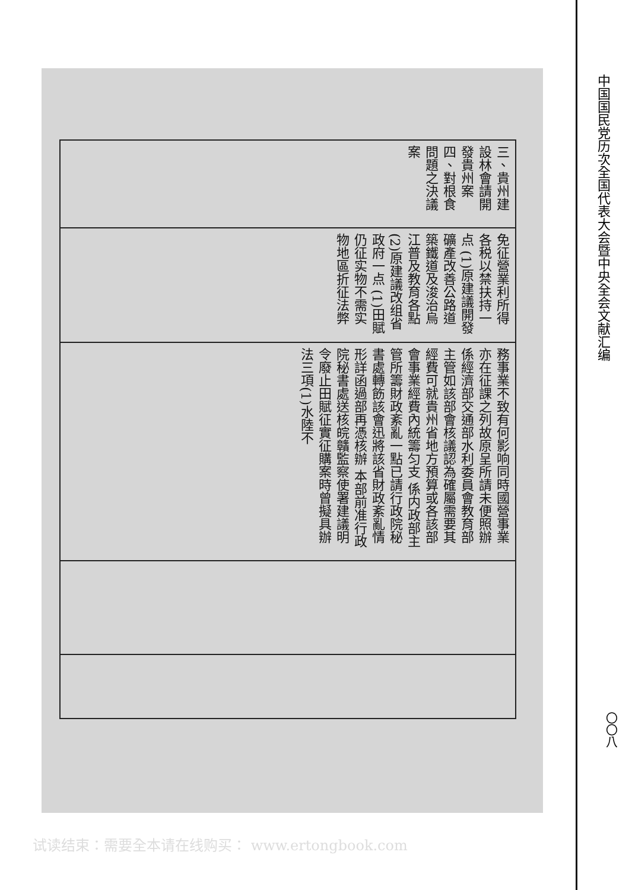| 三、貴州建設林會請開發貴州案 四、對根食問題之決議案 |
| 免征營業利所得各税以禁扶持一点 (1)原建議開發礦產改善公路道築鐵道及浚治烏江普及教育各點 (2)原建議改组省政府一点 (1)田賦仍征实物不需实物地區折征法弊 |
| 務事業不致有何影响同時國營事業亦在征課之列故原呈所請未便照辦 係經濟部交通部水利委員會教育部主管如該部會核議認為確屬需要其經費可就貴州省地方預算或各該部會事業經費內統籌匀支 係内政部主管所籌財政紊亂一點已請行政院秘書處轉飭該會迅將該省財政紊亂情形詳函過部再憑核辦 本部前准行政院秘書處送核皖贛監察使署建議明令廢止田賦征實征購案時曾擬具辦法三項(1)水陸不 |
中国国民党历次全国代表大会暨中央全会文献汇编
〇〇八
试读结束：需要全本请在线购买： www.ertongbook.com